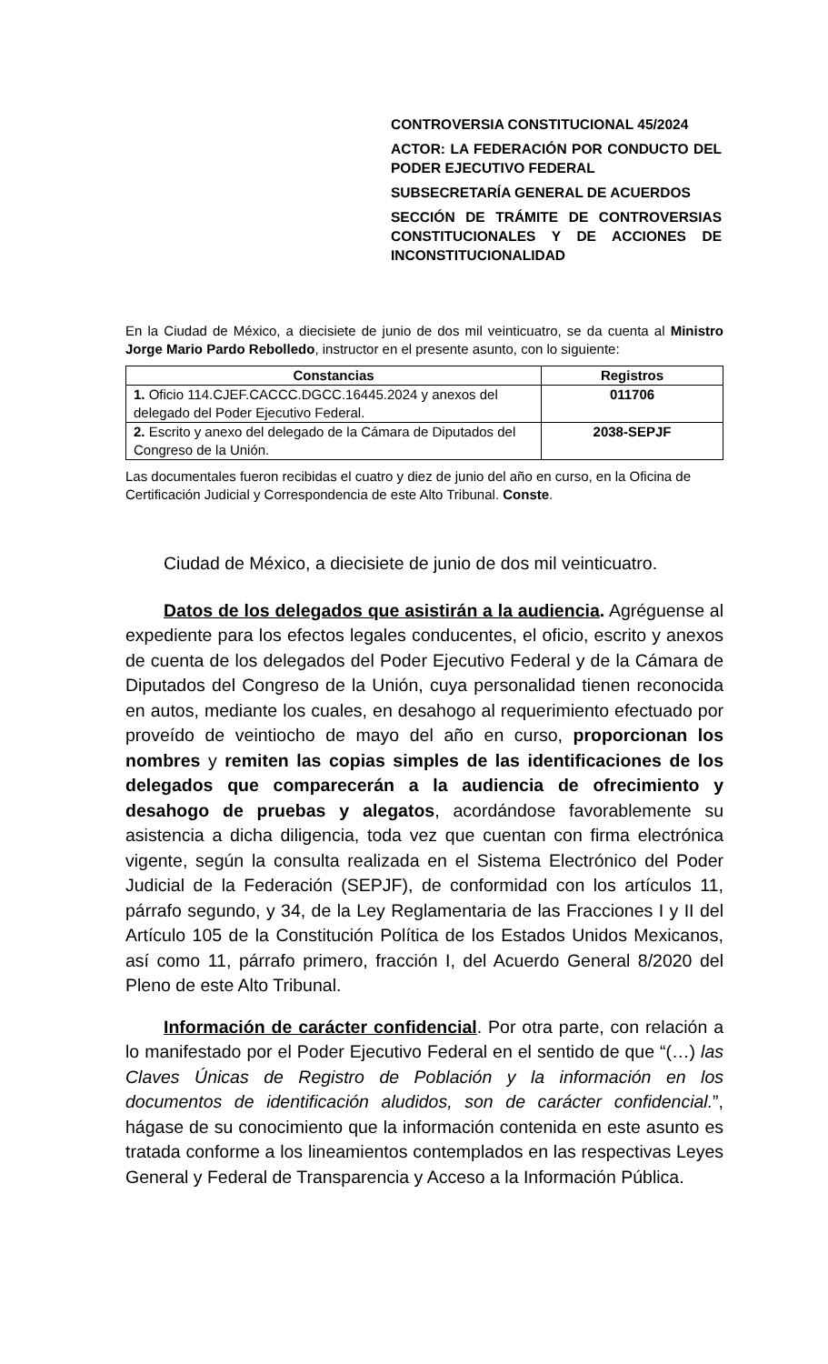CONTROVERSIA CONSTITUCIONAL 45/2024
ACTOR: LA FEDERACIÓN POR CONDUCTO DEL PODER EJECUTIVO FEDERAL
SUBSECRETARÍA GENERAL DE ACUERDOS
SECCIÓN DE TRÁMITE DE CONTROVERSIAS CONSTITUCIONALES Y DE ACCIONES DE INCONSTITUCIONALIDAD
En la Ciudad de México, a diecisiete de junio de dos mil veinticuatro, se da cuenta al Ministro Jorge Mario Pardo Rebolledo, instructor en el presente asunto, con lo siguiente:
| Constancias | Registros |
| --- | --- |
| 1. Oficio 114.CJEF.CACCC.DGCC.16445.2024 y anexos del delegado del Poder Ejecutivo Federal. | 011706 |
| 2. Escrito y anexo del delegado de la Cámara de Diputados del Congreso de la Unión. | 2038-SEPJF |
Las documentales fueron recibidas el cuatro y diez de junio del año en curso, en la Oficina de Certificación Judicial y Correspondencia de este Alto Tribunal. Conste.
Ciudad de México, a diecisiete de junio de dos mil veinticuatro.
Datos de los delegados que asistirán a la audiencia. Agréguense al expediente para los efectos legales conducentes, el oficio, escrito y anexos de cuenta de los delegados del Poder Ejecutivo Federal y de la Cámara de Diputados del Congreso de la Unión, cuya personalidad tienen reconocida en autos, mediante los cuales, en desahogo al requerimiento efectuado por proveído de veintiocho de mayo del año en curso, proporcionan los nombres y remiten las copias simples de las identificaciones de los delegados que comparecerán a la audiencia de ofrecimiento y desahogo de pruebas y alegatos, acordándose favorablemente su asistencia a dicha diligencia, toda vez que cuentan con firma electrónica vigente, según la consulta realizada en el Sistema Electrónico del Poder Judicial de la Federación (SEPJF), de conformidad con los artículos 11, párrafo segundo, y 34, de la Ley Reglamentaria de las Fracciones I y II del Artículo 105 de la Constitución Política de los Estados Unidos Mexicanos, así como 11, párrafo primero, fracción I, del Acuerdo General 8/2020 del Pleno de este Alto Tribunal.
Información de carácter confidencial. Por otra parte, con relación a lo manifestado por el Poder Ejecutivo Federal en el sentido de que “(…) las Claves Únicas de Registro de Población y la información en los documentos de identificación aludidos, son de carácter confidencial.”, hágase de su conocimiento que la información contenida en este asunto es tratada conforme a los lineamientos contemplados en las respectivas Leyes General y Federal de Transparencia y Acceso a la Información Pública.